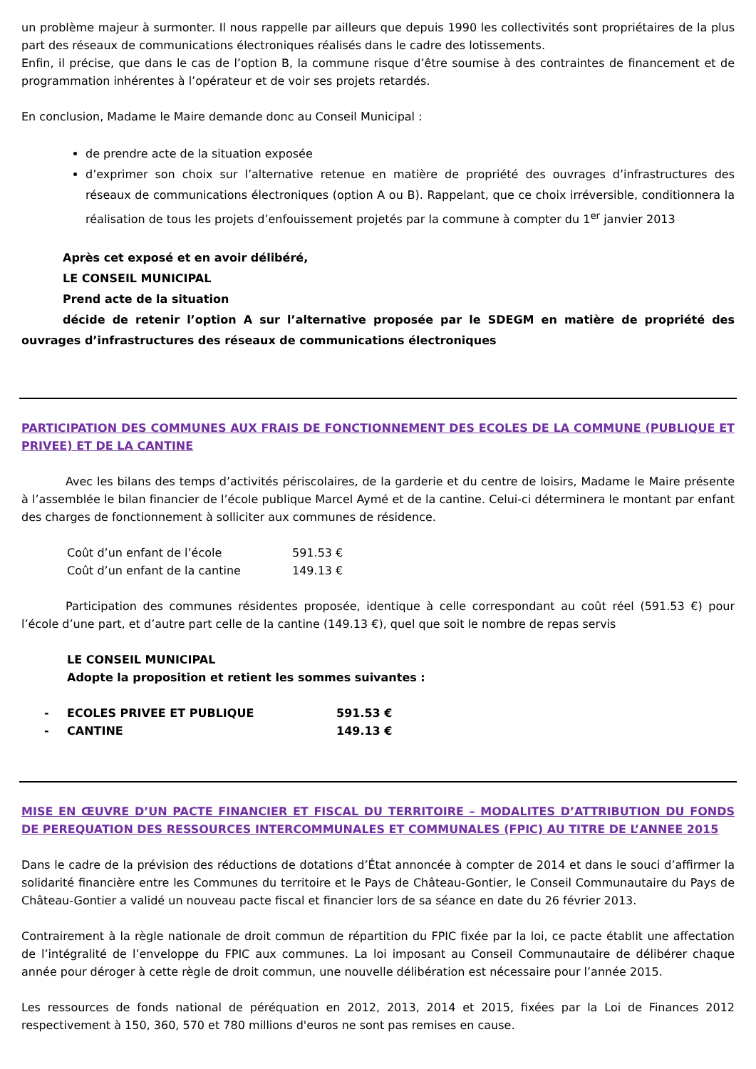un problème majeur à surmonter. Il nous rappelle par ailleurs que depuis 1990 les collectivités sont propriétaires de la plus part des réseaux de communications électroniques réalisés dans le cadre des lotissements.
Enfin, il précise, que dans le cas de l’option B, la commune risque d’être soumise à des contraintes de financement et de programmation inhérentes à l’opérateur et de voir ses projets retardés.
En conclusion, Madame le Maire demande donc au Conseil Municipal :
de prendre acte de la situation exposée
d’exprimer son choix sur l’alternative retenue en matière de propriété des ouvrages d’infrastructures des réseaux de communications électroniques (option A ou B). Rappelant, que ce choix irréversible, conditionnera la réalisation de tous les projets d’enfouissement projetés par la commune à compter du 1<sup>er</sup> janvier 2013
Après cet exposé et en avoir délibéré,
LE CONSEIL MUNICIPAL
Prend acte de la situation
décide de retenir l’option A sur l’alternative proposée par le SDEGM en matière de propriété des ouvrages d’infrastructures des réseaux de communications électroniques
PARTICIPATION DES COMMUNES AUX FRAIS DE FONCTIONNEMENT DES ECOLES DE LA COMMUNE (PUBLIQUE ET PRIVEE) ET DE LA CANTINE
Avec les bilans des temps d’activités périscolaires, de la garderie et du centre de loisirs, Madame le Maire présente à l’assemblée le bilan financier de l’école publique Marcel Aymé et de la cantine. Celui-ci déterminera le montant par enfant des charges de fonctionnement à solliciter aux communes de résidence.
Coût d’un enfant de l’école 591.53 €
Coût d’un enfant de la cantine 149.13 €
Participation des communes résidentes proposée, identique à celle correspondant au coût réel (591.53 €) pour l’école d’une part, et d’autre part celle de la cantine (149.13 €), quel que soit le nombre de repas servis
LE CONSEIL MUNICIPAL
Adopte la proposition et retient les sommes suivantes :
- ECOLES PRIVEE ET PUBLIQUE 591.53 €
- CANTINE 149.13 €
MISE EN ŒUVRE D’UN PACTE FINANCIER ET FISCAL DU TERRITOIRE – MODALITES D’ATTRIBUTION DU FONDS DE PEREQUATION DES RESSOURCES INTERCOMMUNALES ET COMMUNALES (FPIC) AU TITRE DE L’ANNEE 2015
Dans le cadre de la prévision des réductions de dotations d’État annoncée à compter de 2014 et dans le souci d’affirmer la solidarité financière entre les Communes du territoire et le Pays de Château-Gontier, le Conseil Communautaire du Pays de Château-Gontier a validé un nouveau pacte fiscal et financier lors de sa séance en date du 26 février 2013.
Contrairement à la règle nationale de droit commun de répartition du FPIC fixée par la loi, ce pacte établit une affectation de l’intégralité de l’enveloppe du FPIC aux communes. La loi imposant au Conseil Communautaire de délibérer chaque année pour déroger à cette règle de droit commun, une nouvelle délibération est nécessaire pour l’année 2015.
Les ressources de fonds national de péréquation en 2012, 2013, 2014 et 2015, fixées par la Loi de Finances 2012 respectivement à 150, 360, 570 et 780 millions d'euros ne sont pas remises en cause.